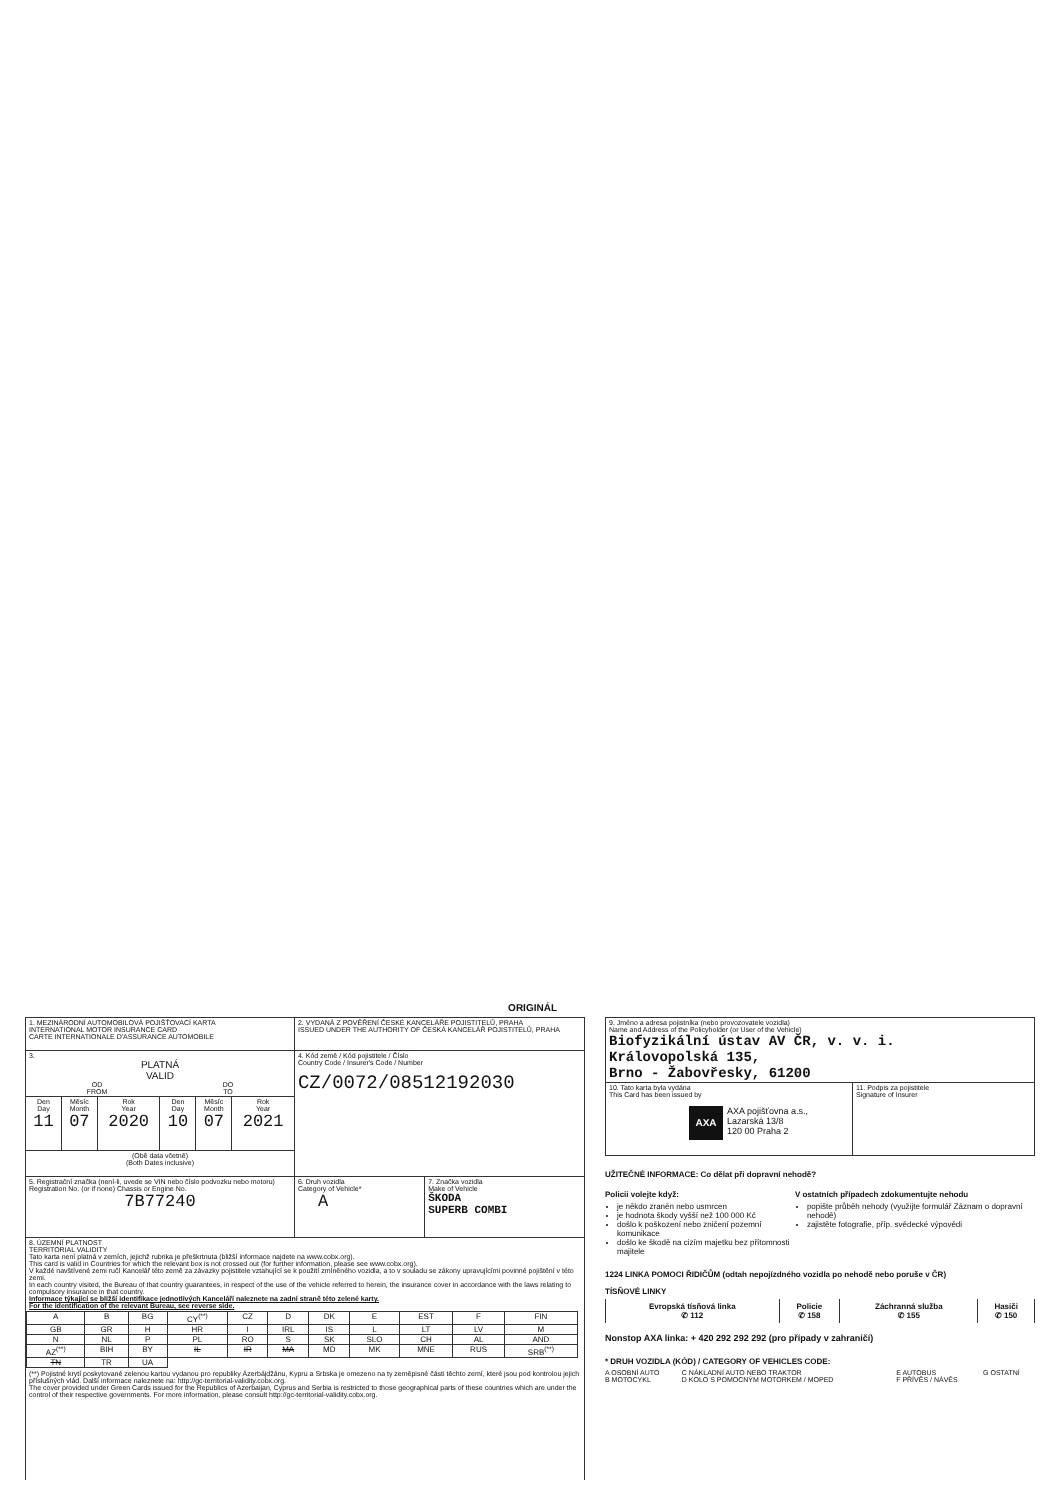ORIGINÁL
| 1. MEZINÁRODNÍ AUTOMOBILOVÁ POJIŠŤOVACÍ KARTA INTERNATIONAL MOTOR INSURANCE CARD CARTE INTERNATIONALE D'ASSURANCE AUTOMOBILE | | | | | | 2. VYDANÁ Z POVĚŘENÍ ČESKÉ KANCELÁŘE POJISTITELŮ, PRAHA ISSUED UNDER THE AUTHORITY OF ČESKÁ KANCELÁŘ POJISTITELŮ, PRAHA | |
| 3. PLATNÁ VALID OD FROM DO TO | | | | | | 4. Kód země / Kód pojistitele / Číslo Country Code / Insurer's Code / Number CZ/0072/08512192030 | |
| Den Day 11 | Měsíc Month 07 | Rok Year 2020 | Den Day 10 | Měsíc Month 07 | Rok Year 2021 | | |
| (Obě data včetně) (Both Dates inclusive) | | | | | | | |
| 5. Registrační značka (není-li, uvede se VIN nebo číslo podvozku nebo motoru) Registration No. (or if none) Chassis or Engine No. 7B77240 | | | | | | 6. Druh vozidla Category of Vehicle* A | 7. Značka vozidla Make of Vehicle ŠKODA SUPERB COMBI |
| 8. ÚZEMNÍ PLATNOST TERRITORIAL VALIDITY Tato karta není platná v zemích, jejichž rubrika je přeškrtnuta (bližší informace najdete na www.cobx.org). This card is valid in Countries for which the relevant box is not crossed out (for further information, please see www.cobx.org). V každé navštívené zemi ručí Kancelář této země za závazky pojistitele vztahující se k použití zmíněného vozidla, a to v souladu se zákony upravujícími povinné pojištění v této zemi. In each country visited, the Bureau of that country guarantees, in respect of the use of the vehicle referred to herein, the insurance cover in accordance with the laws relating to compulsory insurance in that country. Informace týkající se bližší identifikace jednotlivých Kanceláří naleznete na zadní straně této zelené karty. For the identification of the relevant Bureau, see reverse side. / A / B / BG / CY<sup>(**)</sup> / CZ / D / DK / E / EST / F / FIN / / GB / GR / H / HR / I / IRL / IS / L / LT / LV / M / / N / NL / P / PL / RO / S / SK / SLO / CH / AL / AND / / AZ<sup>(**)</sup> / BIH / BY / IL / IR / MA / MD / MK / MNE / RUS / SRB<sup>(**)</sup> / / TN / TR / UA / / / / / / / / / (**) Pojistné krytí poskytované zelenou kartou vydanou pro republiky Ázerbájdžánu, Kypru a Srbska je omezeno na ty zeměpisné části těchto zemí, které jsou pod kontrolou jejich příslušných vlád. Další informace naleznete na: http://gc-territorial-validity.cobx.org. The cover provided under Green Cards issued for the Republics of Azerbaijan, Cyprus and Serbia is restricted to those geographical parts of these countries which are under the control of their respective governments. For more information, please consult http://gc-territorial-validity.cobx.org. | | | | | | | |
| 9. Jméno a adresa pojistníka (nebo provozovatele vozidla) Name and Address of the Policyholder (or User of the Vehicle) Biofyzikální ústav AV ČR, v. v. i. Královopolská 135, Brno - Žabovřesky, 61200 | |
| 10. Tato karta byla vydána This Card has been issued by AXA AXA pojišťovna a.s., Lazarská 13/8 120 00 Praha 2 | 11. Podpis za pojistitele Signature of Insurer |
UŽITEČNÉ INFORMACE: Co dělat při dopravní nehodě?
Policii volejte když:
je někdo zraněn nebo usmrcen
je hodnota škody vyšší než 100 000 Kč
došlo k poškození nebo zničení pozemní komunikace
došlo ke škodě na cizím majetku bez přítomnosti majitele
V ostatních případech zdokumentujte nehodu
popište průběh nehody (využijte formulář Záznam o dopravní nehodě)
zajistěte fotografie, příp. svědecké výpovědi
1224 LINKA POMOCI ŘIDIČŮM (odtah nepojízdného vozidla po nehodě nebo poruše v ČR)
TÍSŇOVÉ LINKY
| Evropská tísňová linka ✆ 112 | Policie ✆ 158 | Záchranná služba ✆ 155 | Hasiči ✆ 150 |
Nonstop AXA linka: + 420 292 292 292 (pro případy v zahraničí)
* DRUH VOZIDLA (KÓD) / CATEGORY OF VEHICLES CODE:
| A OSOBNÍ AUTO | C NÁKLADNÍ AUTO NEBO TRAKTOR | E AUTOBUS | G OSTATNÍ |
| B MOTOCYKL | D KOLO S POMOCNÝM MOTORKEM / MOPED | F PŘÍVĚS / NÁVĚS | |